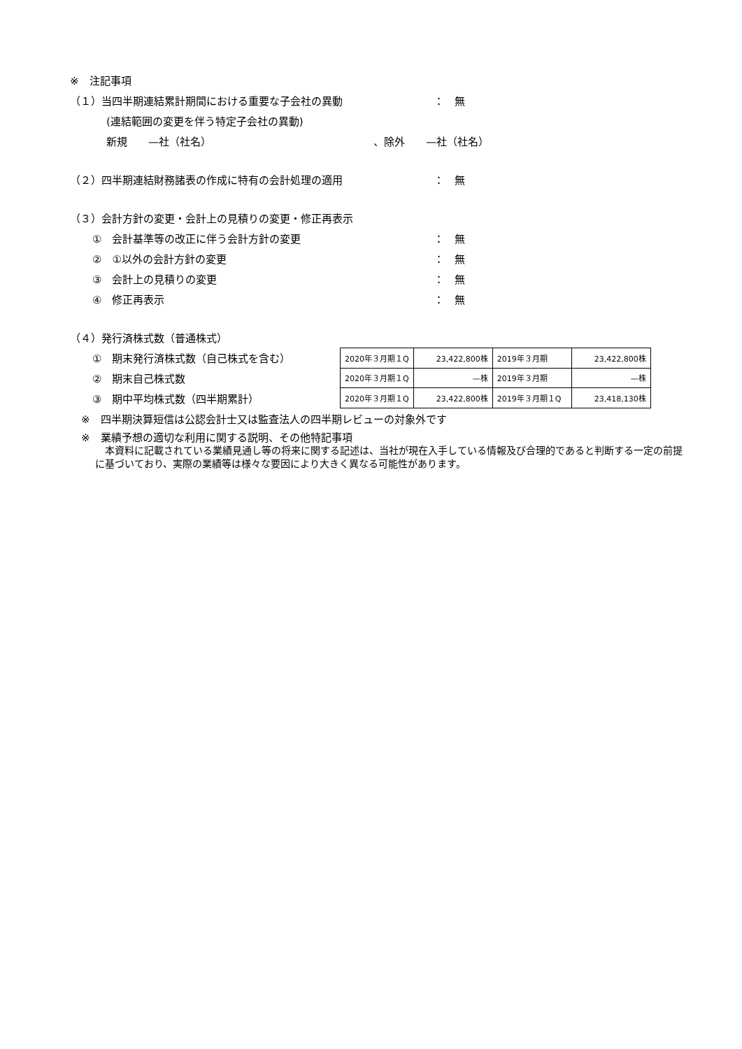※　注記事項
（１）当四半期連結累計期間における重要な子会社の異動 ： 無
(連結範囲の変更を伴う特定子会社の異動)
新規　　—社（社名） 、除外　　—社（社名）
（２）四半期連結財務諸表の作成に特有の会計処理の適用 ： 無
（３）会計方針の変更・会計上の見積りの変更・修正再表示
①　会計基準等の改正に伴う会計方針の変更 ： 無
②　①以外の会計方針の変更 ： 無
③　会計上の見積りの変更 ： 無
④　修正再表示 ： 無
（４）発行済株式数（普通株式）
①　期末発行済株式数（自己株式を含む）
②　期末自己株式数
③　期中平均株式数（四半期累計）
| 2020年３月期１Q | 23,422,800株 | 2019年３月期 | 23,422,800株 |
| 2020年３月期１Q | —株 | 2019年３月期 | —株 |
| 2020年３月期１Q | 23,422,800株 | 2019年３月期１Q | 23,418,130株 |
※　四半期決算短信は公認会計士又は監査法人の四半期レビューの対象外です
※　業績予想の適切な利用に関する説明、その他特記事項
　本資料に記載されている業績見通し等の将来に関する記述は、当社が現在入手している情報及び合理的であると判断する一定の前提に基づいており、実際の業績等は様々な要因により大きく異なる可能性があります。